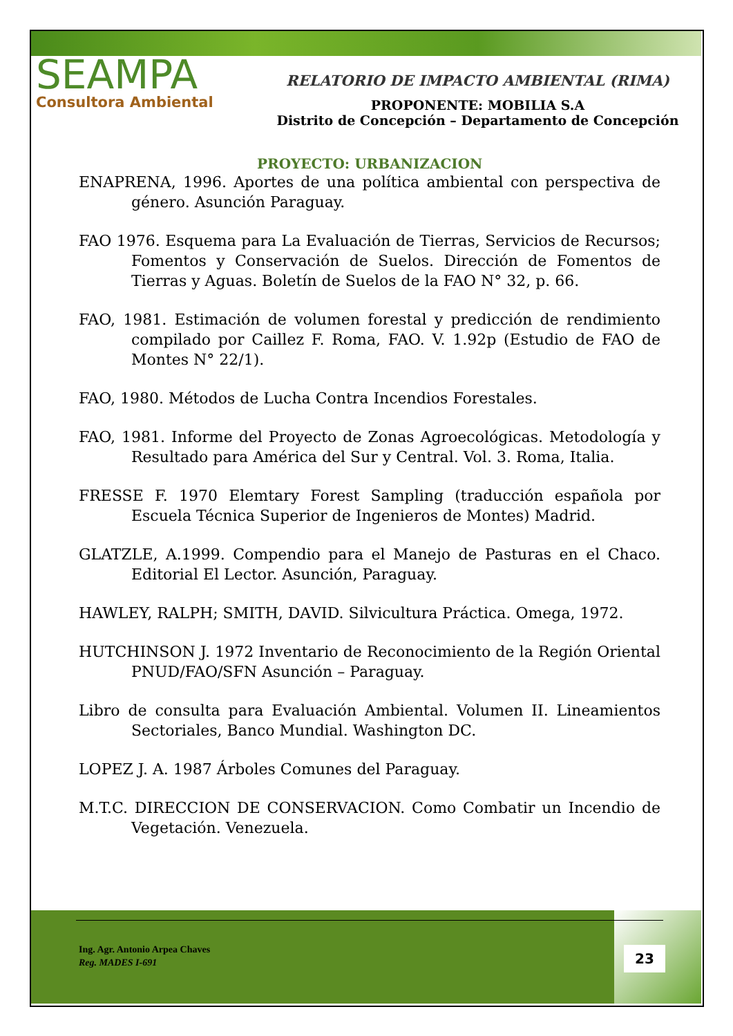SEAMPA
Consultora Ambiental
RELATORIO DE IMPACTO AMBIENTAL (RIMA)
PROPONENTE: MOBILIA S.A
Distrito de Concepción – Departamento de Concepción
PROYECTO: URBANIZACION
ENAPRENA, 1996. Aportes de una política ambiental con perspectiva de género. Asunción Paraguay.
FAO 1976. Esquema para La Evaluación de Tierras, Servicios de Recursos; Fomentos y Conservación de Suelos. Dirección de Fomentos de Tierras y Aguas. Boletín de Suelos de la FAO N° 32, p. 66.
FAO, 1981. Estimación de volumen forestal y predicción de rendimiento compilado por Caillez F. Roma, FAO. V. 1.92p (Estudio de FAO de Montes N° 22/1).
FAO, 1980. Métodos de Lucha Contra Incendios Forestales.
FAO, 1981. Informe del Proyecto de Zonas Agroecológicas. Metodología y Resultado para América del Sur y Central. Vol. 3. Roma, Italia.
FRESSE F. 1970 Elemtary Forest Sampling (traducción española por Escuela Técnica Superior de Ingenieros de Montes) Madrid.
GLATZLE, A.1999. Compendio para el Manejo de Pasturas en el Chaco. Editorial El Lector. Asunción, Paraguay.
HAWLEY, RALPH; SMITH, DAVID. Silvicultura Práctica. Omega, 1972.
HUTCHINSON J. 1972 Inventario de Reconocimiento de la Región Oriental PNUD/FAO/SFN Asunción – Paraguay.
Libro de consulta para Evaluación Ambiental. Volumen II. Lineamientos Sectoriales, Banco Mundial. Washington DC.
LOPEZ J. A. 1987 Árboles Comunes del Paraguay.
M.T.C. DIRECCION DE CONSERVACION. Como Combatir un Incendio de Vegetación. Venezuela.
Ing. Agr. Antonio Arpea Chaves
Reg. MADES I-691
23